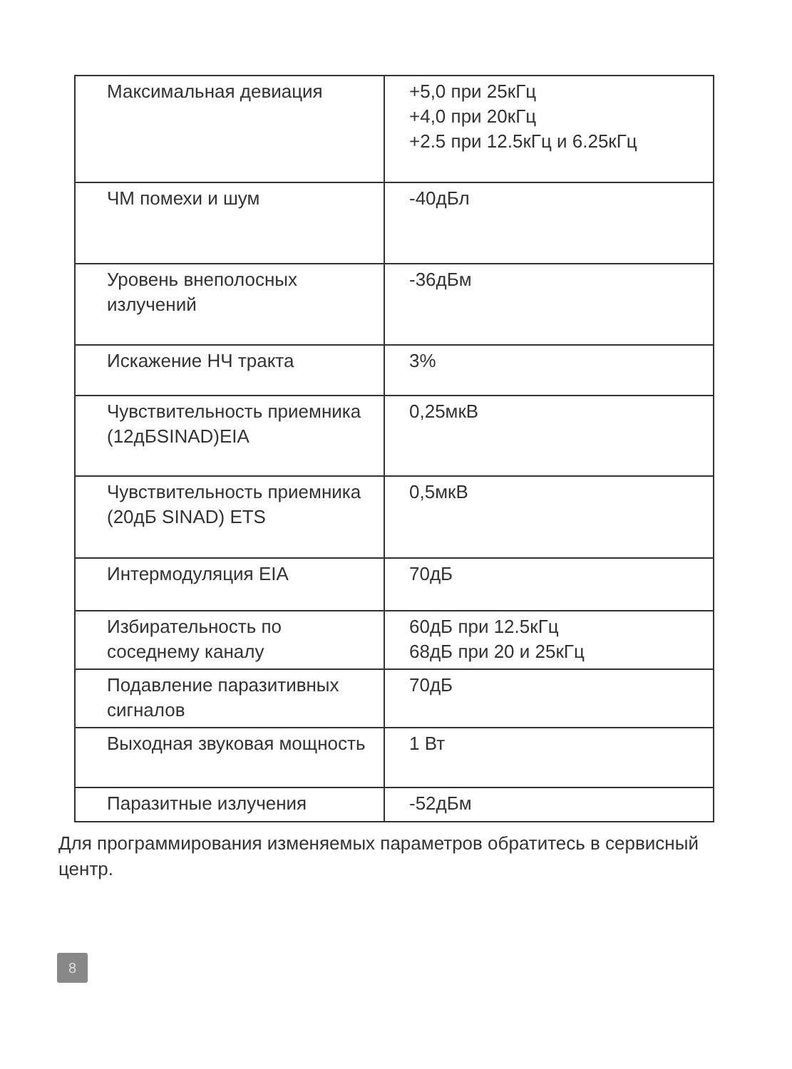| Максимальная девиация | +5,0 при 25кГц +4,0 при 20кГц +2.5 при 12.5кГц и 6.25кГц |
| ЧМ помехи и шум | -40дБл |
| Уровень внеполосных излучений | -36дБм |
| Искажение НЧ тракта | 3% |
| Чувствительность приемника (12дБSINAD)EIA | 0,25мкВ |
| Чувствительность приемника (20дБ SINAD) ETS | 0,5мкВ |
| Интермодуляция EIA | 70дБ |
| Избирательность по соседнему каналу | 60дБ при 12.5кГц 68дБ при 20 и 25кГц |
| Подавление паразитивных сигналов | 70дБ |
| Выходная звуковая мощность | 1 Вт |
| Паразитные излучения | -52дБм |
Для программирования изменяемых параметров обратитесь в сервисный центр.
8